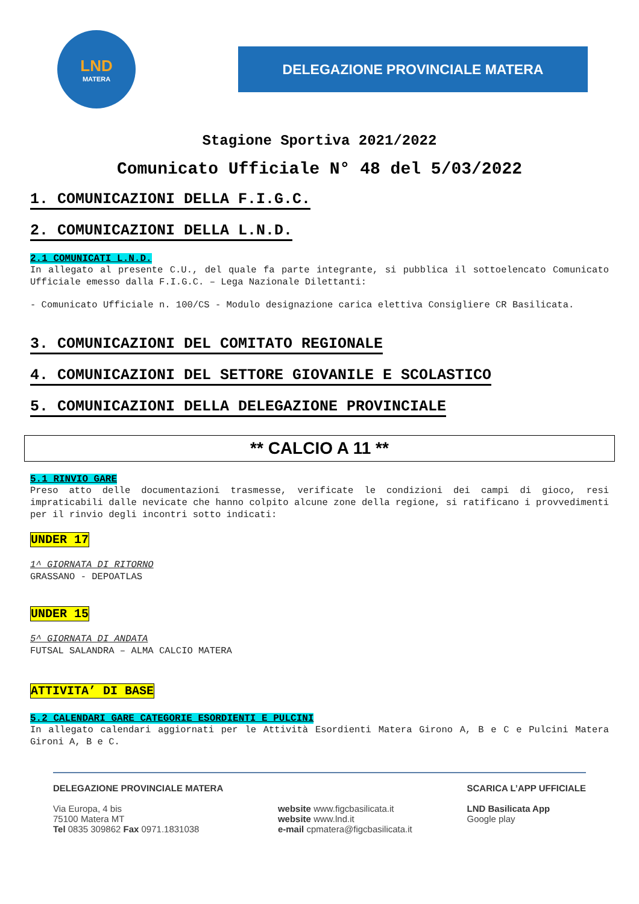LND
MATERA
DELEGAZIONE PROVINCIALE MATERA
Stagione Sportiva 2021/2022
Comunicato Ufficiale N° 48 del 5/03/2022
1. COMUNICAZIONI DELLA F.I.G.C.
2. COMUNICAZIONI DELLA L.N.D.
2.1 COMUNICATI L.N.D.
In allegato al presente C.U., del quale fa parte integrante, si pubblica il sottoelencato Comunicato Ufficiale emesso dalla F.I.G.C. – Lega Nazionale Dilettanti:
- Comunicato Ufficiale n. 100/CS - Modulo designazione carica elettiva Consigliere CR Basilicata.
3. COMUNICAZIONI DEL COMITATO REGIONALE
4. COMUNICAZIONI DEL SETTORE GIOVANILE E SCOLASTICO
5. COMUNICAZIONI DELLA DELEGAZIONE PROVINCIALE
** CALCIO A 11 **
5.1 RINVIO GARE
Preso atto delle documentazioni trasmesse, verificate le condizioni dei campi di gioco, resi impraticabili dalle nevicate che hanno colpito alcune zone della regione, si ratificano i provvedimenti per il rinvio degli incontri sotto indicati:
UNDER 17
1^ GIORNATA DI RITORNO
GRASSANO - DEPOATLAS
UNDER 15
5^ GIORNATA DI ANDATA
FUTSAL SALANDRA – ALMA CALCIO MATERA
ATTIVITA’ DI BASE
5.2 CALENDARI GARE CATEGORIE ESORDIENTI E PULCINI
In allegato calendari aggiornati per le Attività Esordienti Matera Girono A, B e C e Pulcini Matera Gironi A, B e C.
DELEGAZIONE PROVINCIALE MATERA
Via Europa, 4 bis
75100 Matera MT
Tel 0835 309862 Fax 0971.1831038
website www.figcbasilicata.it
website www.lnd.it
e-mail cpmatera@figcbasilicata.it
SCARICA L’APP UFFICIALE
LND Basilicata App
Google play